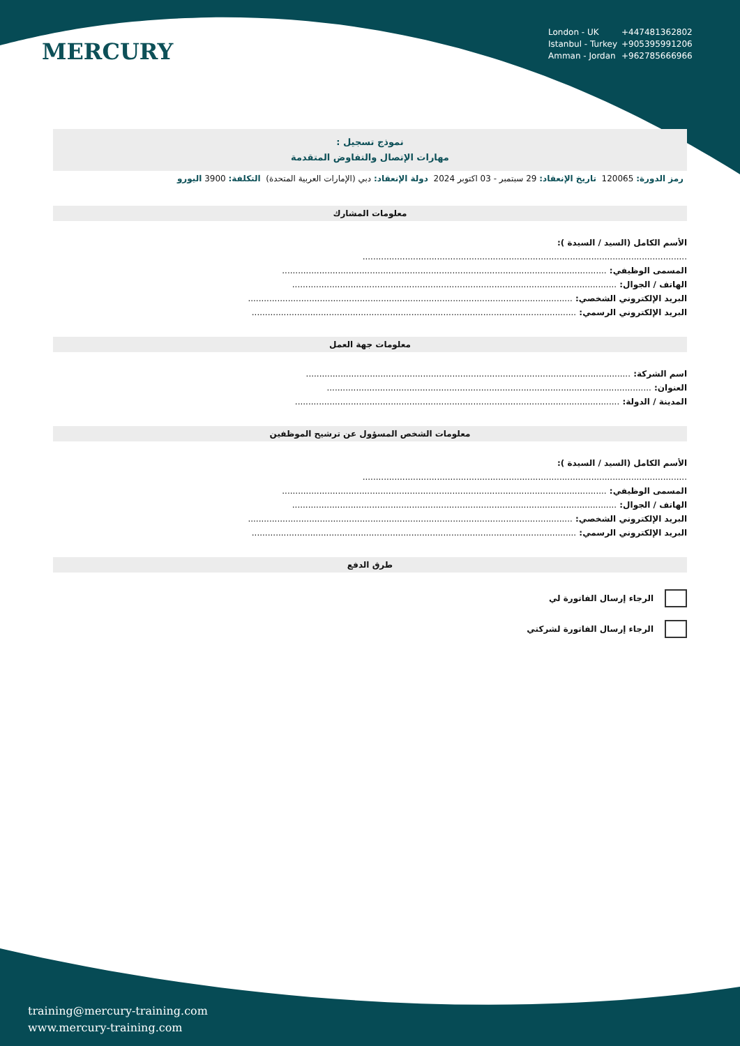MERCURY
London - UK +447481362802
Istanbul - Turkey +905395991206
Amman - Jordan +962785666966
نموذج تسجيل :
مهارات الإتصال والتفاوض المتقدمة
رمز الدورة: 120065 تاريخ الإنعقاد: 29 سبتمبر - 03 اكتوبر 2024 دولة الإنعقاد: دبي (الإمارات العربية المتحدة) التكلفة: 3900 اليورو
معلومات المشارك
الأسم الكامل (السيد / السيدة ):
..........................................................................................................................
المسمى الوظيفي: ..........................................................................................................................
الهاتف / الجوال: ..........................................................................................................................
البريد الإلكتروني الشخصي: ..........................................................................................................................
البريد الإلكتروني الرسمي: ..........................................................................................................................
معلومات جهة العمل
اسم الشركة: ..........................................................................................................................
العنوان: ..........................................................................................................................
المدينة / الدولة: ..........................................................................................................................
معلومات الشخص المسؤول عن ترشيح الموظفين
الأسم الكامل (السيد / السيدة ):
..........................................................................................................................
المسمى الوظيفي: ..........................................................................................................................
الهاتف / الجوال: ..........................................................................................................................
البريد الإلكتروني الشخصي: ..........................................................................................................................
البريد الإلكتروني الرسمي: ..........................................................................................................................
طرق الدفع
الرجاء إرسال الفاتورة لي
الرجاء إرسال الفاتورة لشركتي
training@mercury-training.com
www.mercury-training.com